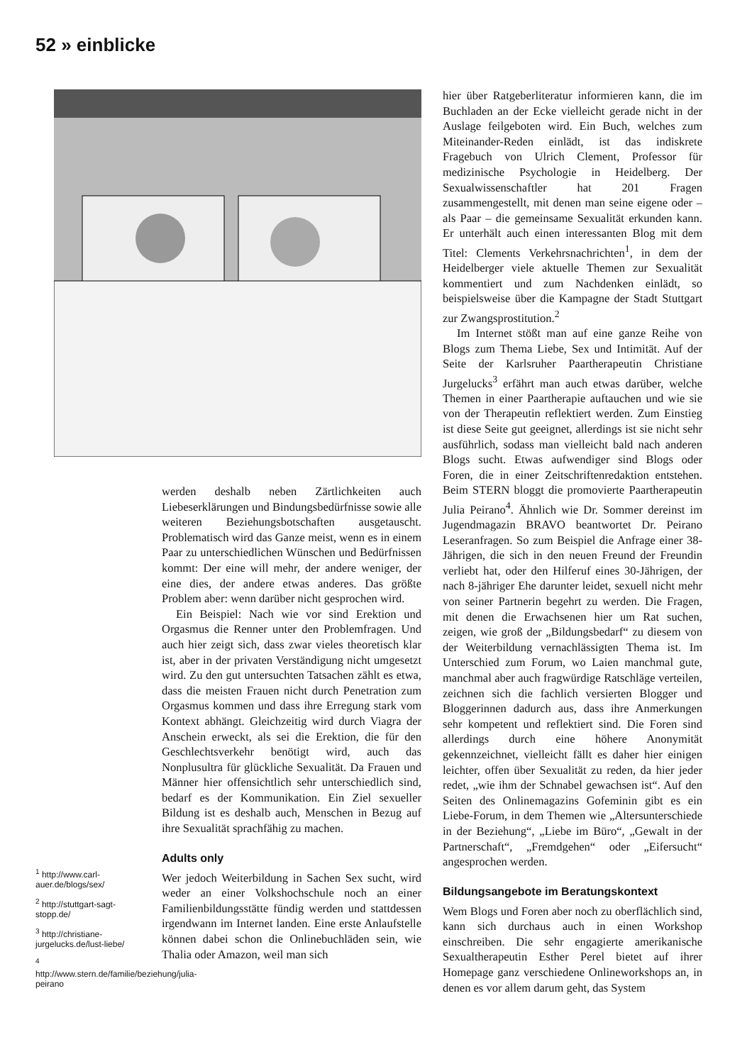52 » einblicke
werden deshalb neben Zärtlichkeiten auch Liebeserklärungen und Bindungsbedürfnisse sowie alle weiteren Beziehungsbotschaften ausgetauscht. Problematisch wird das Ganze meist, wenn es in einem Paar zu unterschiedlichen Wünschen und Bedürfnissen kommt: Der eine will mehr, der andere weniger, der eine dies, der andere etwas anderes. Das größte Problem aber: wenn darüber nicht gesprochen wird.
Ein Beispiel: Nach wie vor sind Erektion und Orgasmus die Renner unter den Problemfragen. Und auch hier zeigt sich, dass zwar vieles theoretisch klar ist, aber in der privaten Verständigung nicht umgesetzt wird. Zu den gut untersuchten Tatsachen zählt es etwa, dass die meisten Frauen nicht durch Penetration zum Orgasmus kommen und dass ihre Erregung stark vom Kontext abhängt. Gleichzeitig wird durch Viagra der Anschein erweckt, als sei die Erektion, die für den Geschlechtsverkehr benötigt wird, auch das Nonplusultra für glückliche Sexualität. Da Frauen und Männer hier offensichtlich sehr unterschiedlich sind, bedarf es der Kommunikation. Ein Ziel sexueller Bildung ist es deshalb auch, Menschen in Bezug auf ihre Sexualität sprachfähig zu machen.
Adults only
Wer jedoch Weiterbildung in Sachen Sex sucht, wird weder an einer Volkshochschule noch an einer Familienbildungsstätte fündig werden und stattdessen irgendwann im Internet landen. Eine erste Anlaufstelle können dabei schon die Onlinebuchläden sein, wie Thalia oder Amazon, weil man sich
hier über Ratgeberliteratur informieren kann, die im Buchladen an der Ecke vielleicht gerade nicht in der Auslage feilgeboten wird. Ein Buch, welches zum Miteinander-Reden einlädt, ist das indiskrete Fragebuch von Ulrich Clement, Professor für medizinische Psychologie in Heidelberg. Der Sexualwissenschaftler hat 201 Fragen zusammengestellt, mit denen man seine eigene oder – als Paar – die gemeinsame Sexualität erkunden kann. Er unterhält auch einen interessanten Blog mit dem Titel: Clements Verkehrsnachrichten<sup>1</sup>, in dem der Heidelberger viele aktuelle Themen zur Sexualität kommentiert und zum Nachdenken einlädt, so beispielsweise über die Kampagne der Stadt Stuttgart zur Zwangsprostitution.<sup>2</sup>
Im Internet stößt man auf eine ganze Reihe von Blogs zum Thema Liebe, Sex und Intimität. Auf der Seite der Karlsruher Paartherapeutin Christiane Jurgelucks<sup>3</sup> erfährt man auch etwas darüber, welche Themen in einer Paartherapie auftauchen und wie sie von der Therapeutin reflektiert werden. Zum Einstieg ist diese Seite gut geeignet, allerdings ist sie nicht sehr ausführlich, sodass man vielleicht bald nach anderen Blogs sucht. Etwas aufwendiger sind Blogs oder Foren, die in einer Zeitschriftenredaktion entstehen. Beim STERN bloggt die promovierte Paartherapeutin Julia Peirano<sup>4</sup>. Ähnlich wie Dr. Sommer dereinst im Jugendmagazin BRAVO beantwortet Dr. Peirano Leseranfragen. So zum Beispiel die Anfrage einer 38-Jährigen, die sich in den neuen Freund der Freundin verliebt hat, oder den Hilferuf eines 30-Jährigen, der nach 8-jähriger Ehe darunter leidet, sexuell nicht mehr von seiner Partnerin begehrt zu werden. Die Fragen, mit denen die Erwachsenen hier um Rat suchen, zeigen, wie groß der „Bildungsbedarf“ zu diesem von der Weiterbildung vernachlässigten Thema ist. Im Unterschied zum Forum, wo Laien manchmal gute, manchmal aber auch fragwürdige Ratschläge verteilen, zeichnen sich die fachlich versierten Blogger und Bloggerinnen dadurch aus, dass ihre Anmerkungen sehr kompetent und reflektiert sind. Die Foren sind allerdings durch eine höhere Anonymität gekennzeichnet, vielleicht fällt es daher hier einigen leichter, offen über Sexualität zu reden, da hier jeder redet, „wie ihm der Schnabel gewachsen ist“. Auf den Seiten des Onlinemagazins Gofeminin gibt es ein Liebe-Forum, in dem Themen wie „Altersunterschiede in der Beziehung“, „Liebe im Büro“, „Gewalt in der Partnerschaft“, „Fremdgehen“ oder „Eifersucht“ angesprochen werden.
Bildungsangebote im Beratungskontext
Wem Blogs und Foren aber noch zu oberflächlich sind, kann sich durchaus auch in einen Workshop einschreiben. Die sehr engagierte amerikanische Sexualtherapeutin Esther Perel bietet auf ihrer Homepage ganz verschiedene Onlineworkshops an, in denen es vor allem darum geht, das System
<sup>1</sup> http://www.carl-auer.de/blogs/sex/
<sup>2</sup> http://stuttgart-sagt-stopp.de/
<sup>3</sup> http://christiane-jurgelucks.de/lust-liebe/
<sup>4</sup> http://www.stern.de/familie/beziehung/julia-peirano